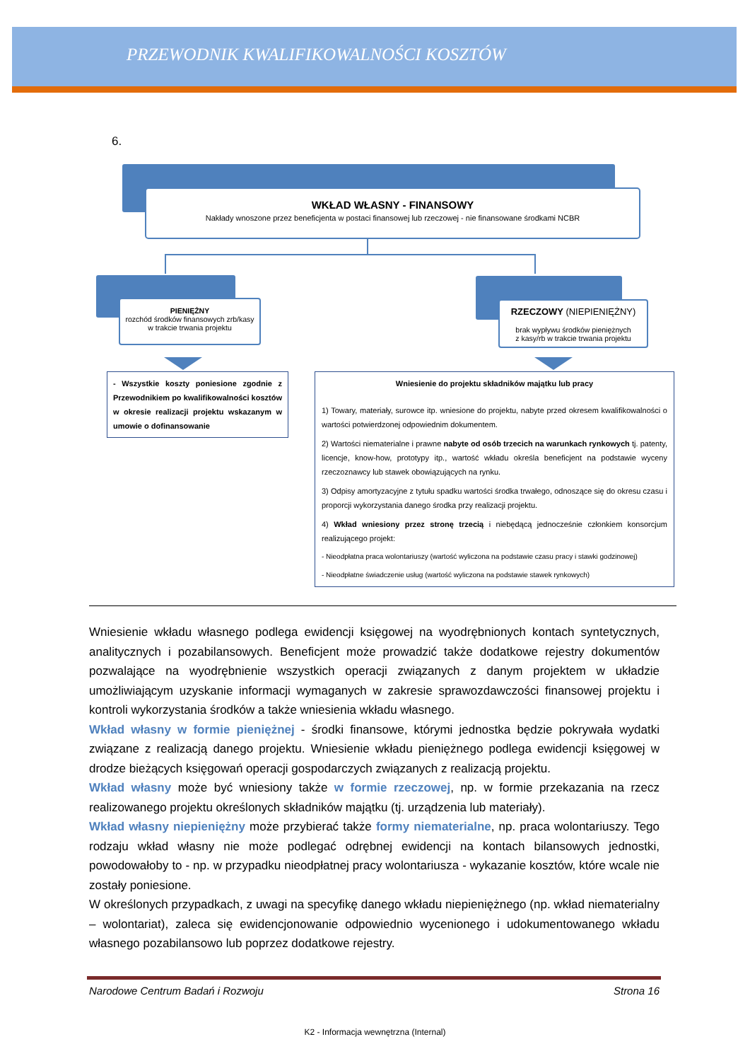PRZEWODNIK KWALIFIKOWALNOŚCI KOSZTÓW
6.
WKŁAD WŁASNY - FINANSOWY
Nakłady wnoszone przez beneficjenta w postaci finansowej lub rzeczowej - nie finansowane środkami NCBR
PIENIĘŻNY
rozchód środków finansowych zrb/kasy
w trakcie trwania projektu
RZECZOWY (NIEPIENIĘŻNY)
brak wypływu środków pieniężnych
z kasy/rb w trakcie trwania projektu
- Wszystkie koszty poniesione zgodnie z Przewodnikiem po kwalifikowalności kosztów w okresie realizacji projektu wskazanym w umowie o dofinansowanie
Wniesienie do projektu składników majątku lub pracy
1) Towary, materiały, surowce itp. wniesione do projektu, nabyte przed okresem kwalifikowalności o wartości potwierdzonej odpowiednim dokumentem.
2) Wartości niematerialne i prawne nabyte od osób trzecich na warunkach rynkowych tj. patenty, licencje, know-how, prototypy itp., wartość wkładu określa beneficjent na podstawie wyceny rzeczoznawcy lub stawek obowiązujących na rynku.
3) Odpisy amortyzacyjne z tytułu spadku wartości środka trwałego, odnoszące się do okresu czasu i proporcji wykorzystania danego środka przy realizacji projektu.
4) Wkład wniesiony przez stronę trzecią i niebędącą jednocześnie członkiem konsorcjum realizującego projekt:
- Nieodpłatna praca wolontariuszy (wartość wyliczona na podstawie czasu pracy i stawki godzinowej)
- Nieodpłatne świadczenie usług (wartość wyliczona na podstawie stawek rynkowych)
Wniesienie wkładu własnego podlega ewidencji księgowej na wyodrębnionych kontach syntetycznych, analitycznych i pozabilansowych. Beneficjent może prowadzić także dodatkowe rejestry dokumentów pozwalające na wyodrębnienie wszystkich operacji związanych z danym projektem w układzie umożliwiającym uzyskanie informacji wymaganych w zakresie sprawozdawczości finansowej projektu i kontroli wykorzystania środków a także wniesienia wkładu własnego.
Wkład własny w formie pieniężnej - środki finansowe, którymi jednostka będzie pokrywała wydatki związane z realizacją danego projektu. Wniesienie wkładu pieniężnego podlega ewidencji księgowej w drodze bieżących księgowań operacji gospodarczych związanych z realizacją projektu.
Wkład własny może być wniesiony także w formie rzeczowej, np. w formie przekazania na rzecz realizowanego projektu określonych składników majątku (tj. urządzenia lub materiały).
Wkład własny niepieniężny może przybierać także formy niematerialne, np. praca wolontariuszy. Tego rodzaju wkład własny nie może podlegać odrębnej ewidencji na kontach bilansowych jednostki, powodowałoby to - np. w przypadku nieodpłatnej pracy wolontariusza - wykazanie kosztów, które wcale nie zostały poniesione.
W określonych przypadkach, z uwagi na specyfikę danego wkładu niepieniężnego (np. wkład niematerialny – wolontariat), zaleca się ewidencjonowanie odpowiednio wycenionego i udokumentowanego wkładu własnego pozabilansowo lub poprzez dodatkowe rejestry.
Narodowe Centrum Badań i Rozwoju Strona 16
K2 - Informacja wewnętrzna (Internal)